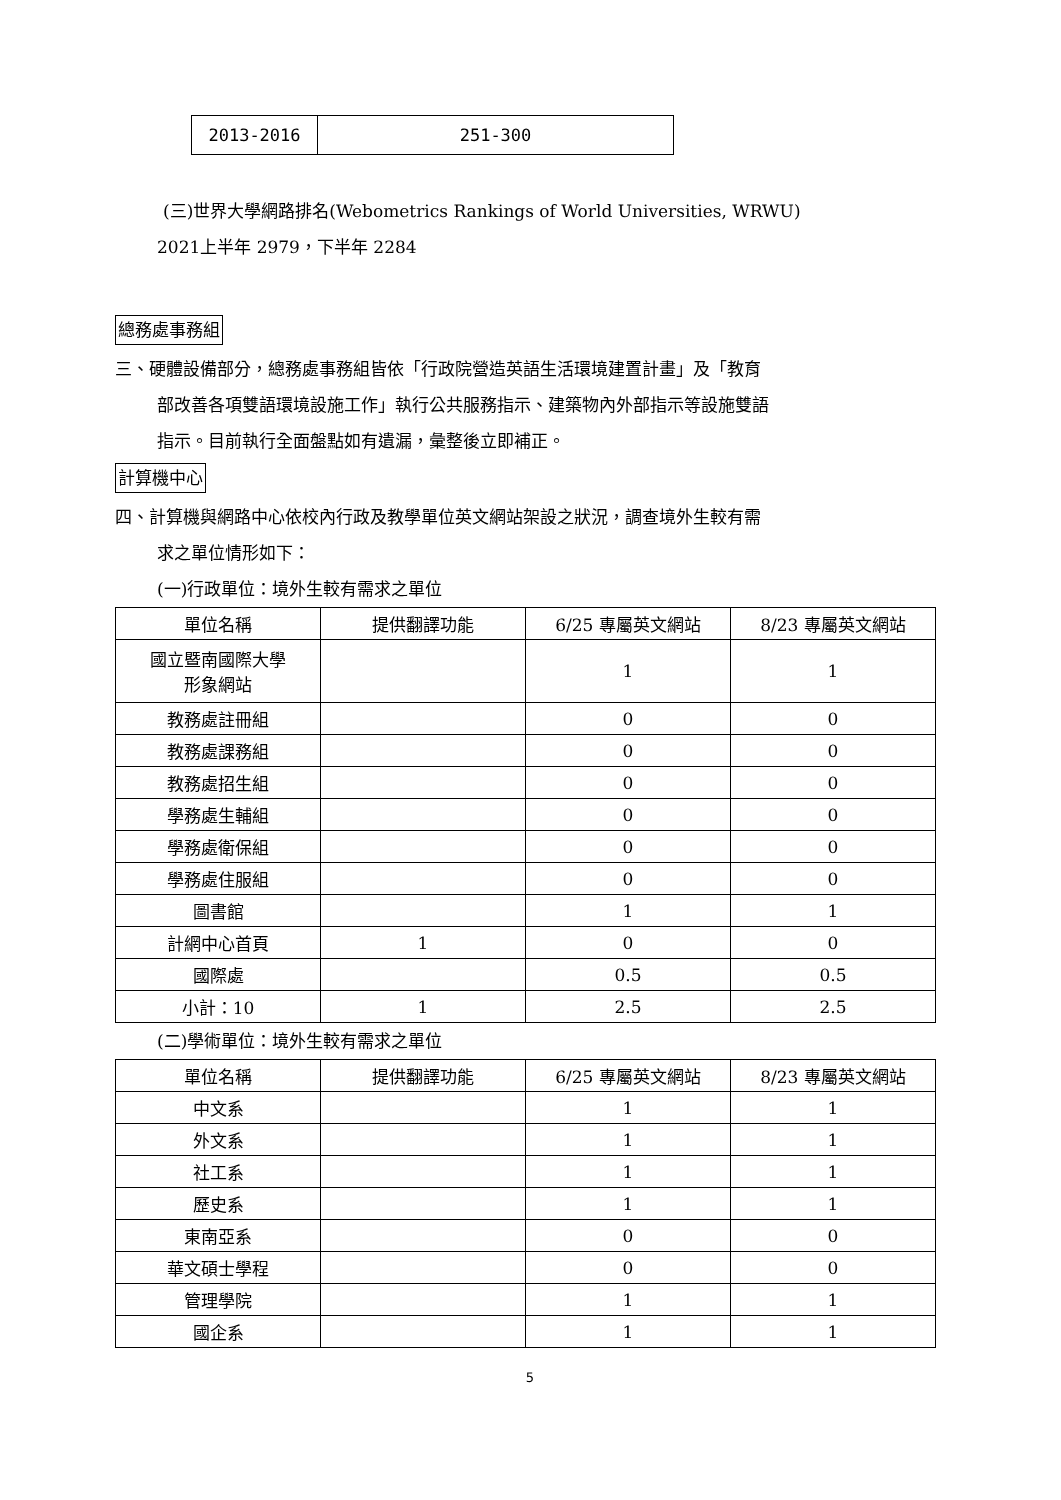| 2013-2016 | 251-300 |
(三)世界大學網路排名(Webometrics Rankings of World Universities, WRWU)
2021上半年 2979，下半年 2284
總務處事務組
三、硬體設備部分，總務處事務組皆依「行政院營造英語生活環境建置計畫」及「教育
部改善各項雙語環境設施工作」執行公共服務指示、建築物內外部指示等設施雙語
指示。目前執行全面盤點如有遺漏，彙整後立即補正。
計算機中心
四、計算機與網路中心依校內行政及教學單位英文網站架設之狀況，調查境外生較有需
求之單位情形如下：
(一)行政單位：境外生較有需求之單位
| 單位名稱 | 提供翻譯功能 | 6/25 專屬英文網站 | 8/23 專屬英文網站 |
| --- | --- | --- | --- |
| 國立暨南國際大學 形象網站 | | 1 | 1 |
| 教務處註冊組 | | 0 | 0 |
| 教務處課務組 | | 0 | 0 |
| 教務處招生組 | | 0 | 0 |
| 學務處生輔組 | | 0 | 0 |
| 學務處衛保組 | | 0 | 0 |
| 學務處住服組 | | 0 | 0 |
| 圖書館 | | 1 | 1 |
| 計網中心首頁 | 1 | 0 | 0 |
| 國際處 | | 0.5 | 0.5 |
| 小計：10 | 1 | 2.5 | 2.5 |
(二)學術單位：境外生較有需求之單位
| 單位名稱 | 提供翻譯功能 | 6/25 專屬英文網站 | 8/23 專屬英文網站 |
| --- | --- | --- | --- |
| 中文系 | | 1 | 1 |
| 外文系 | | 1 | 1 |
| 社工系 | | 1 | 1 |
| 歷史系 | | 1 | 1 |
| 東南亞系 | | 0 | 0 |
| 華文碩士學程 | | 0 | 0 |
| 管理學院 | | 1 | 1 |
| 國企系 | | 1 | 1 |
5